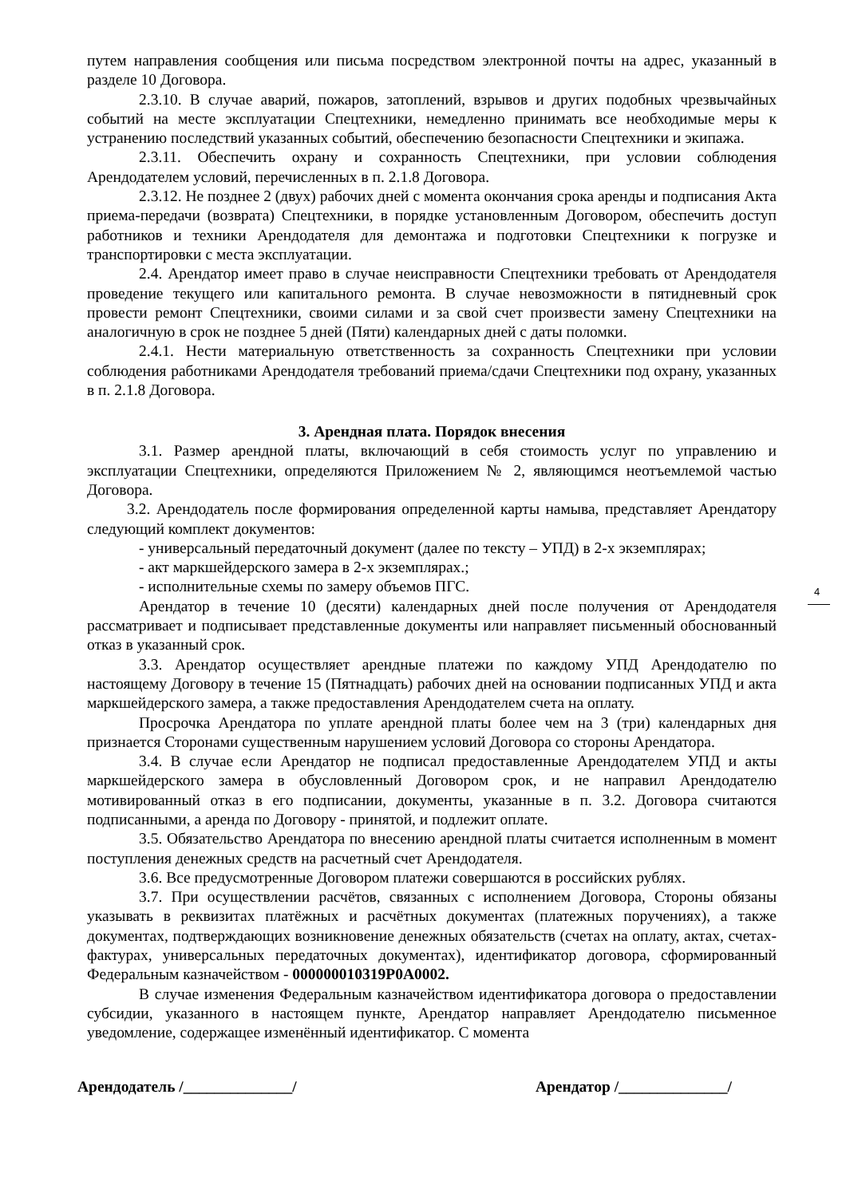путем направления сообщения или письма посредством электронной почты на адрес, указанный в разделе 10 Договора.
2.3.10. В случае аварий, пожаров, затоплений, взрывов и других подобных чрезвычайных событий на месте эксплуатации Спецтехники, немедленно принимать все необходимые меры к устранению последствий указанных событий, обеспечению безопасности Спецтехники и экипажа.
2.3.11. Обеспечить охрану и сохранность Спецтехники, при условии соблюдения Арендодателем условий, перечисленных в п. 2.1.8 Договора.
2.3.12. Не позднее 2 (двух) рабочих дней с момента окончания срока аренды и подписания Акта приема-передачи (возврата) Спецтехники, в порядке установленным Договором, обеспечить доступ работников и техники Арендодателя для демонтажа и подготовки Спецтехники к погрузке и транспортировки с места эксплуатации.
2.4. Арендатор имеет право в случае неисправности Спецтехники требовать от Арендодателя проведение текущего или капитального ремонта. В случае невозможности в пятидневный срок провести ремонт Спецтехники, своими силами и за свой счет произвести замену Спецтехники на аналогичную в срок не позднее 5 дней (Пяти) календарных дней с даты поломки.
2.4.1. Нести материальную ответственность за сохранность Спецтехники при условии соблюдения работниками Арендодателя требований приема/сдачи Спецтехники под охрану, указанных в п. 2.1.8 Договора.
3. Арендная плата. Порядок внесения
3.1. Размер арендной платы, включающий в себя стоимость услуг по управлению и эксплуатации Спецтехники, определяются Приложением № 2, являющимся неотъемлемой частью Договора.
3.2. Арендодатель после формирования определенной карты намыва, представляет Арендатору следующий комплект документов:
- универсальный передаточный документ (далее по тексту – УПД) в 2-х экземплярах;
- акт маркшейдерского замера в 2-х экземплярах.;
- исполнительные схемы по замеру объемов ПГС.
Арендатор в течение 10 (десяти) календарных дней после получения от Арендодателя рассматривает и подписывает представленные документы или направляет письменный обоснованный отказ в указанный срок.
3.3. Арендатор осуществляет арендные платежи по каждому УПД Арендодателю по настоящему Договору в течение 15 (Пятнадцать) рабочих дней на основании подписанных УПД и акта маркшейдерского замера, а также предоставления Арендодателем счета на оплату.
Просрочка Арендатора по уплате арендной платы более чем на 3 (три) календарных дня признается Сторонами существенным нарушением условий Договора со стороны Арендатора.
3.4. В случае если Арендатор не подписал предоставленные Арендодателем УПД и акты маркшейдерского замера в обусловленный Договором срок, и не направил Арендодателю мотивированный отказ в его подписании, документы, указанные в п. 3.2. Договора считаются подписанными, а аренда по Договору - принятой, и подлежит оплате.
3.5. Обязательство Арендатора по внесению арендной платы считается исполненным в момент поступления денежных средств на расчетный счет Арендодателя.
3.6. Все предусмотренные Договором платежи совершаются в российских рублях.
3.7. При осуществлении расчётов, связанных с исполнением Договора, Стороны обязаны указывать в реквизитах платёжных и расчётных документах (платежных поручениях), а также документах, подтверждающих возникновение денежных обязательств (счетах на оплату, актах, счетах-фактурах, универсальных передаточных документах), идентификатор договора, сформированный Федеральным казначейством - 000000010319P0A0002.
В случае изменения Федеральным казначейством идентификатора договора о предоставлении субсидии, указанного в настоящем пункте, Арендатор направляет Арендодателю письменное уведомление, содержащее изменённый идентификатор. С момента
4
Арендодатель /______________/ Арендатор /______________/